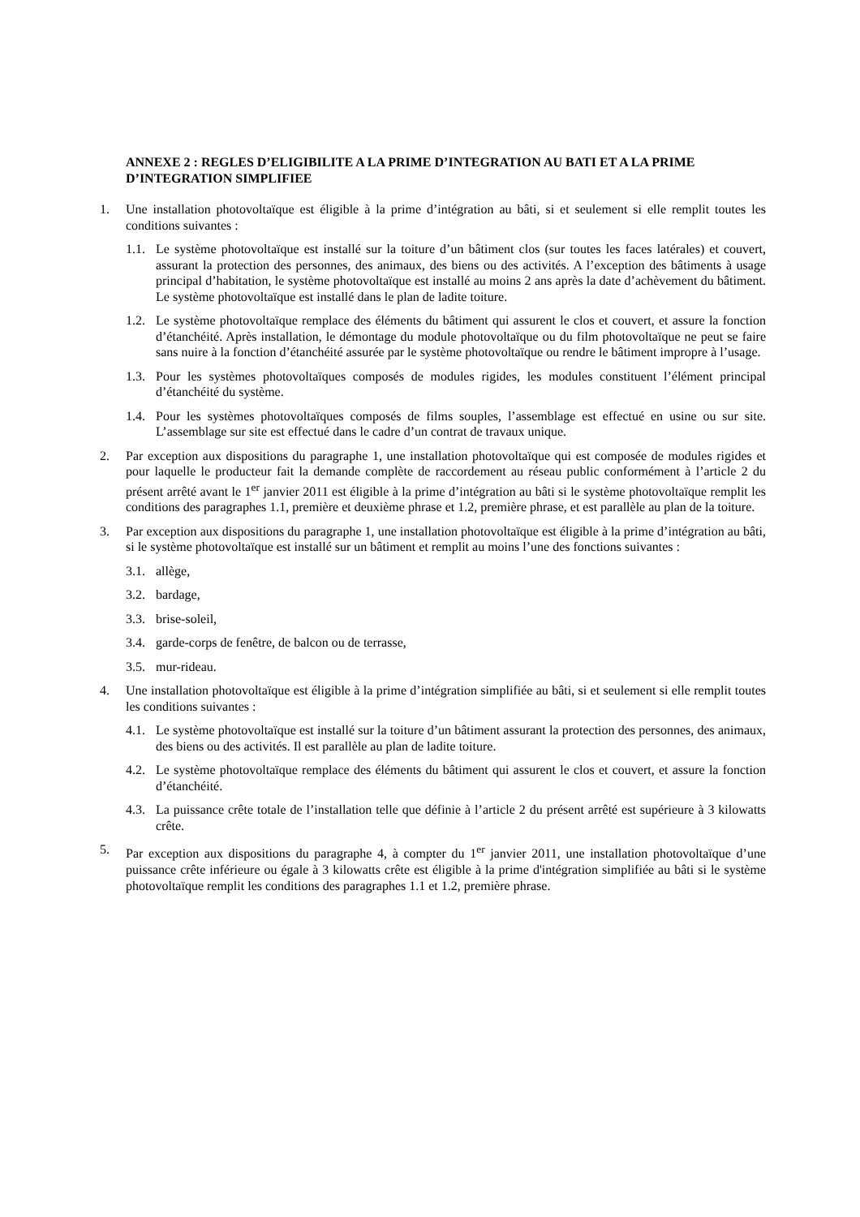ANNEXE 2 : REGLES D’ELIGIBILITE A LA PRIME D’INTEGRATION AU BATI ET A LA PRIME D’INTEGRATION SIMPLIFIEE
1. Une installation photovoltaïque est éligible à la prime d’intégration au bâti, si et seulement si elle remplit toutes les conditions suivantes :
1.1.
Le système photovoltaïque est installé sur la toiture d’un bâtiment clos (sur toutes les faces latérales) et couvert, assurant la protection des personnes, des animaux, des biens ou des activités. A l’exception des bâtiments à usage principal d’habitation, le système photovoltaïque est installé au moins 2 ans après la date d’achèvement du bâtiment. Le système photovoltaïque est installé dans le plan de ladite toiture.
1.2.
Le système photovoltaïque remplace des éléments du bâtiment qui assurent le clos et couvert, et assure la fonction d’étanchéité. Après installation, le démontage du module photovoltaïque ou du film photovoltaïque ne peut se faire sans nuire à la fonction d’étanchéité assurée par le système photovoltaïque ou rendre le bâtiment impropre à l’usage.
1.3.
Pour les systèmes photovoltaïques composés de modules rigides, les modules constituent l’élément principal d’étanchéité du système.
1.4.
Pour les systèmes photovoltaïques composés de films souples, l’assemblage est effectué en usine ou sur site. L’assemblage sur site est effectué dans le cadre d’un contrat de travaux unique.
2. Par exception aux dispositions du paragraphe 1, une installation photovoltaïque qui est composée de modules rigides et pour laquelle le producteur fait la demande complète de raccordement au réseau public conformément à l’article 2 du présent arrêté avant le 1<sup>er</sup> janvier 2011 est éligible à la prime d’intégration au bâti si le système photovoltaïque remplit les conditions des paragraphes 1.1, première et deuxième phrase et 1.2, première phrase, et est parallèle au plan de la toiture.
3. Par exception aux dispositions du paragraphe 1, une installation photovoltaïque est éligible à la prime d’intégration au bâti, si le système photovoltaïque est installé sur un bâtiment et remplit au moins l’une des fonctions suivantes :
3.1.
allège,
3.2.
bardage,
3.3.
brise-soleil,
3.4.
garde-corps de fenêtre, de balcon ou de terrasse,
3.5.
mur-rideau.
4. Une installation photovoltaïque est éligible à la prime d’intégration simplifiée au bâti, si et seulement si elle remplit toutes les conditions suivantes :
4.1.
Le système photovoltaïque est installé sur la toiture d’un bâtiment assurant la protection des personnes, des animaux, des biens ou des activités. Il est parallèle au plan de ladite toiture.
4.2.
Le système photovoltaïque remplace des éléments du bâtiment qui assurent le clos et couvert, et assure la fonction d’étanchéité.
4.3.
La puissance crête totale de l’installation telle que définie à l’article 2 du présent arrêté est supérieure à 3 kilowatts crête.
5. Par exception aux dispositions du paragraphe 4, à compter du 1<sup>er</sup> janvier 2011, une installation photovoltaïque d’une puissance crête inférieure ou égale à 3 kilowatts crête est éligible à la prime d'intégration simplifiée au bâti si le système photovoltaïque remplit les conditions des paragraphes 1.1 et 1.2, première phrase.